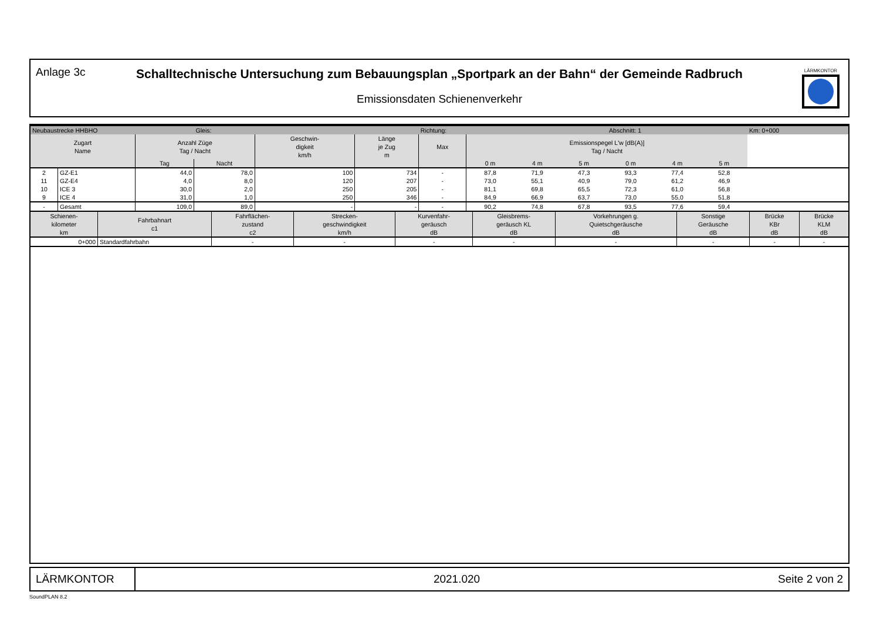Anlage 3c
Schalltechnische Untersuchung zum Bebauungsplan „Sportpark an der Bahn“ der Gemeinde Radbruch
Emissionsdaten Schienenverkehr
LÄRMKONTOR
| Neubaustrecke HHBHO | | | Gleis: | | | Richtung: | | | | Abschnitt: 1 | | | Km: 0+000 |
| Zugart Name | | Anzahl Züge Tag / Nacht | | Geschwin- digkeit km/h | Länge je Zug m | Max | Emissionspegel L'w [dB(A)] Tag / Nacht | | | | | | |
| | | Tag | Nacht | | | | 0 m | 4 m | 5 m | 0 m | 4 m | 5 m | |
| 2 | GZ-E1 | 44,0 | 78,0 | 100 | 734 | - | 87,8 | 71,9 | 47,3 | 93,3 | 77,4 | 52,8 | |
| 11 | GZ-E4 | 4,0 | 8,0 | 120 | 207 | - | 73,0 | 55,1 | 40,9 | 79,0 | 61,2 | 46,9 | |
| 10 | ICE 3 | 30,0 | 2,0 | 250 | 205 | - | 81,1 | 69,8 | 65,5 | 72,3 | 61,0 | 56,8 | |
| 9 | ICE 4 | 31,0 | 1,0 | 250 | 346 | - | 84,9 | 66,9 | 63,7 | 73,0 | 55,0 | 51,8 | |
| - | Gesamt | 109,0 | 89,0 | - | - | - | 90,2 | 74,8 | 67,8 | 93,5 | 77,6 | 59,4 | |
| Schienen- kilometer km | Fahrbahnart c1 | Fahrflächen- zustand c2 | Strecken- geschwindigkeit km/h | Kurvenfahr- geräusch dB | Gleisbrems- geräusch KL dB | Vorkehrungen g. Quietschgeräusche dB | Sonstige Geräusche dB | Brücke KBr dB | Brücke KLM dB |
| --- | --- | --- | --- | --- | --- | --- | --- | --- | --- |
| 0+000 | Standardfahrbahn | - | - | - | - | - | - | - | - |
LÄRMKONTOR
2021.020 Seite 2 von 2
SoundPLAN 8.2